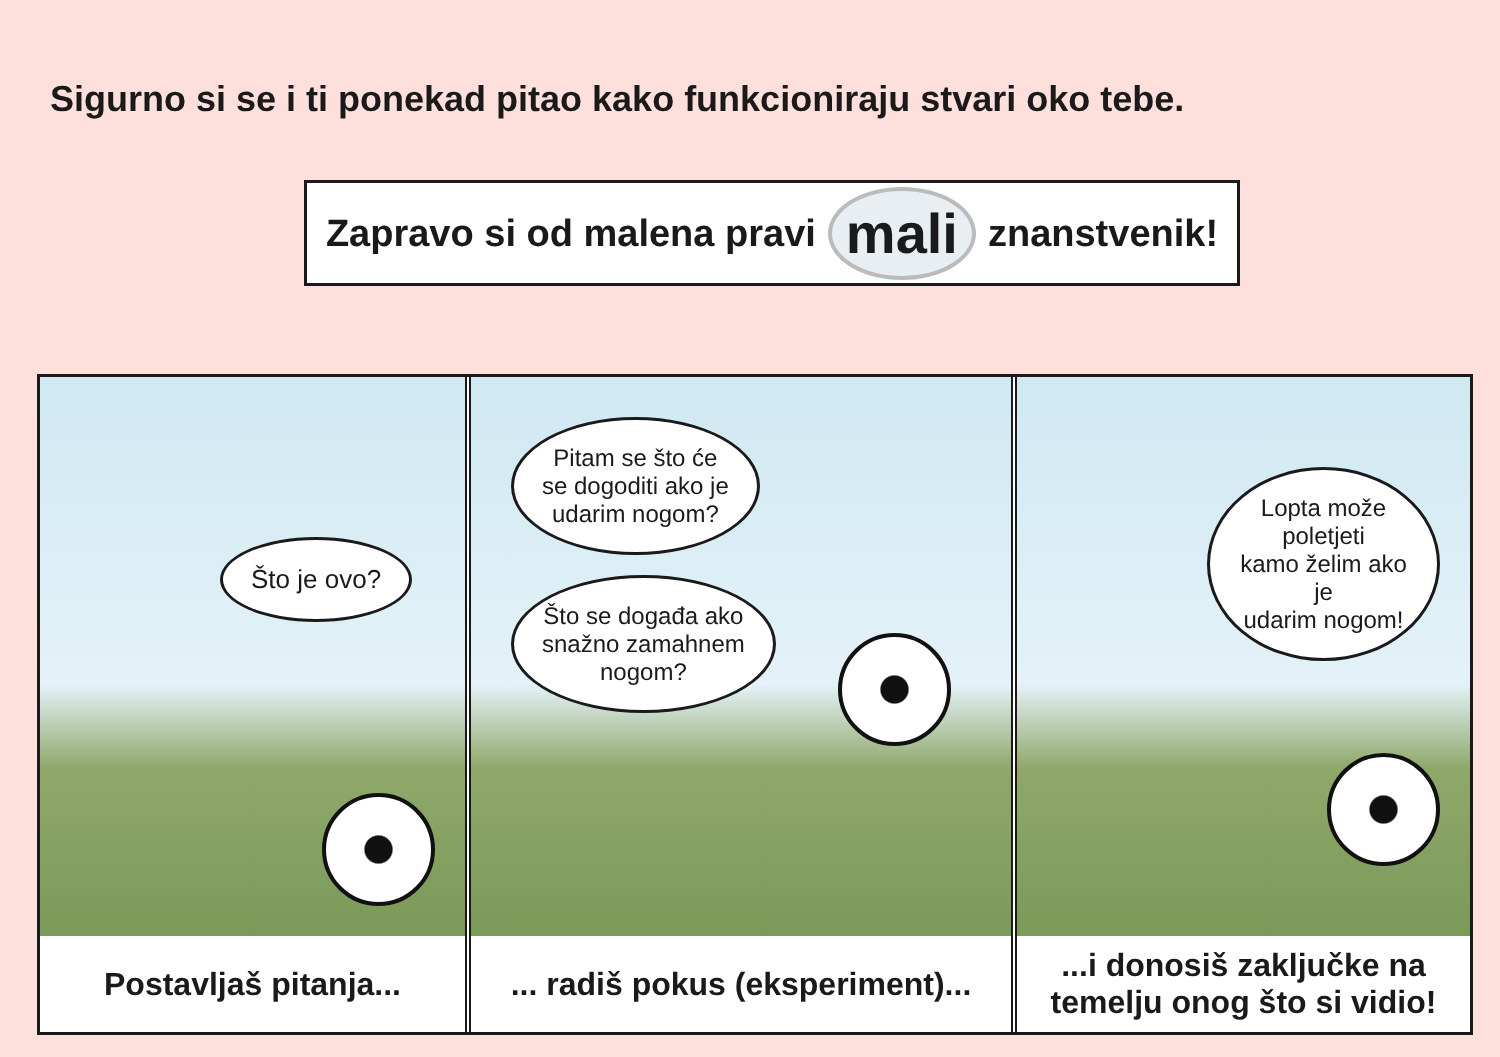Sigurno si se i ti ponekad pitao kako funkcioniraju stvari oko tebe.
Zapravo si od malena pravi mali znanstvenik!
Što je ovo?
Postavljaš pitanja...
Pitam se što će
se dogoditi ako je
udarim nogom?
Što se događa ako
snažno zamahnem
nogom?
... radiš pokus (eksperiment)...
Lopta može poletjeti
kamo želim ako je
udarim nogom!
...i donosiš zaključke na
temelju onog što si vidio!